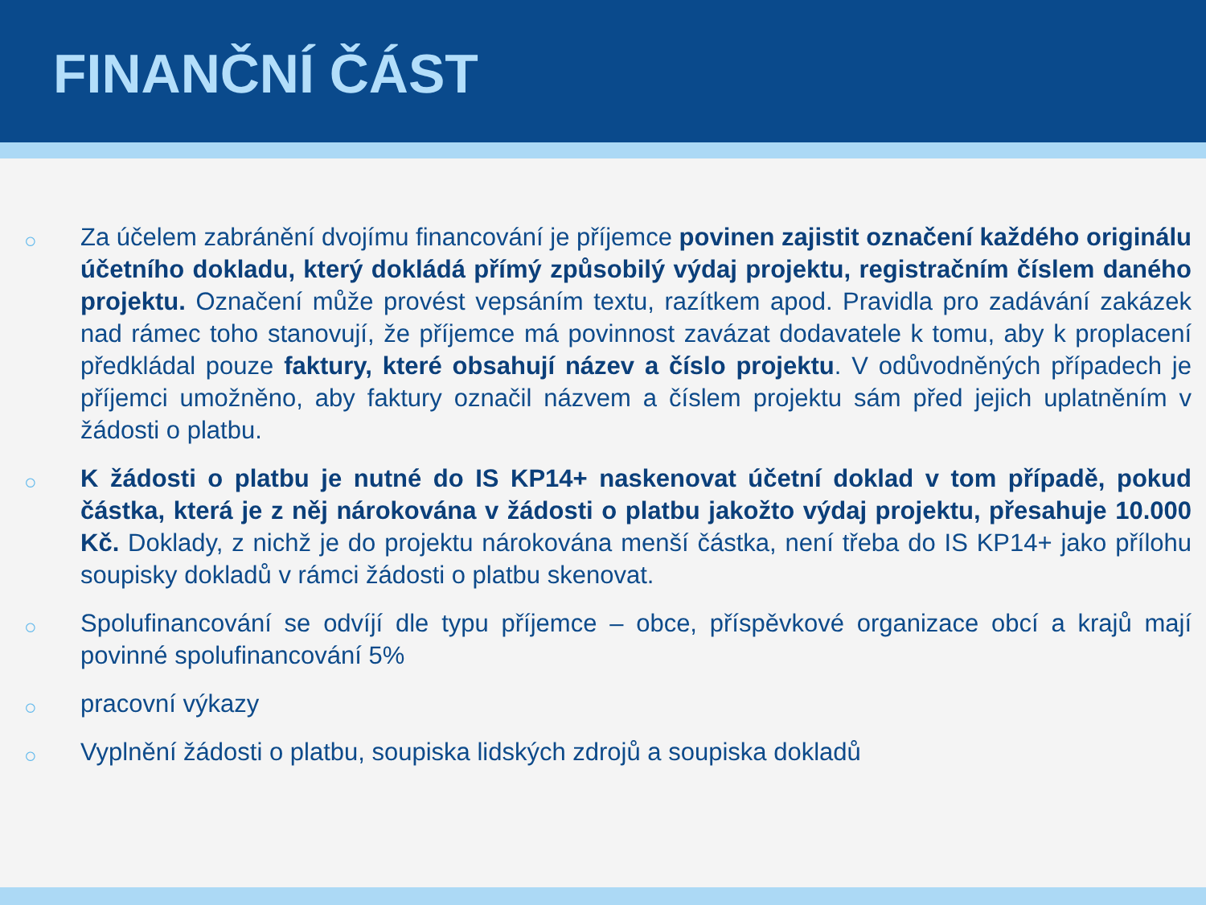FINANČNÍ ČÁST
○ Za účelem zabránění dvojímu financování je příjemce povinen zajistit označení každého originálu účetního dokladu, který dokládá přímý způsobilý výdaj projektu, registračním číslem daného projektu. Označení může provést vepsáním textu, razítkem apod. Pravidla pro zadávání zakázek nad rámec toho stanovují, že příjemce má povinnost zavázat dodavatele k tomu, aby k proplacení předkládal pouze faktury, které obsahují název a číslo projektu. V odůvodněných případech je příjemci umožněno, aby faktury označil názvem a číslem projektu sám před jejich uplatněním v žádosti o platbu.
○ K žádosti o platbu je nutné do IS KP14+ naskenovat účetní doklad v tom případě, pokud částka, která je z něj nárokována v žádosti o platbu jakožto výdaj projektu, přesahuje 10.000 Kč. Doklady, z nichž je do projektu nárokována menší částka, není třeba do IS KP14+ jako přílohu soupisky dokladů v rámci žádosti o platbu skenovat.
○ Spolufinancování se odvíjí dle typu příjemce – obce, příspěvkové organizace obcí a krajů mají povinné spolufinancování 5%
○ pracovní výkazy
○ Vyplnění žádosti o platbu, soupiska lidských zdrojů a soupiska dokladů